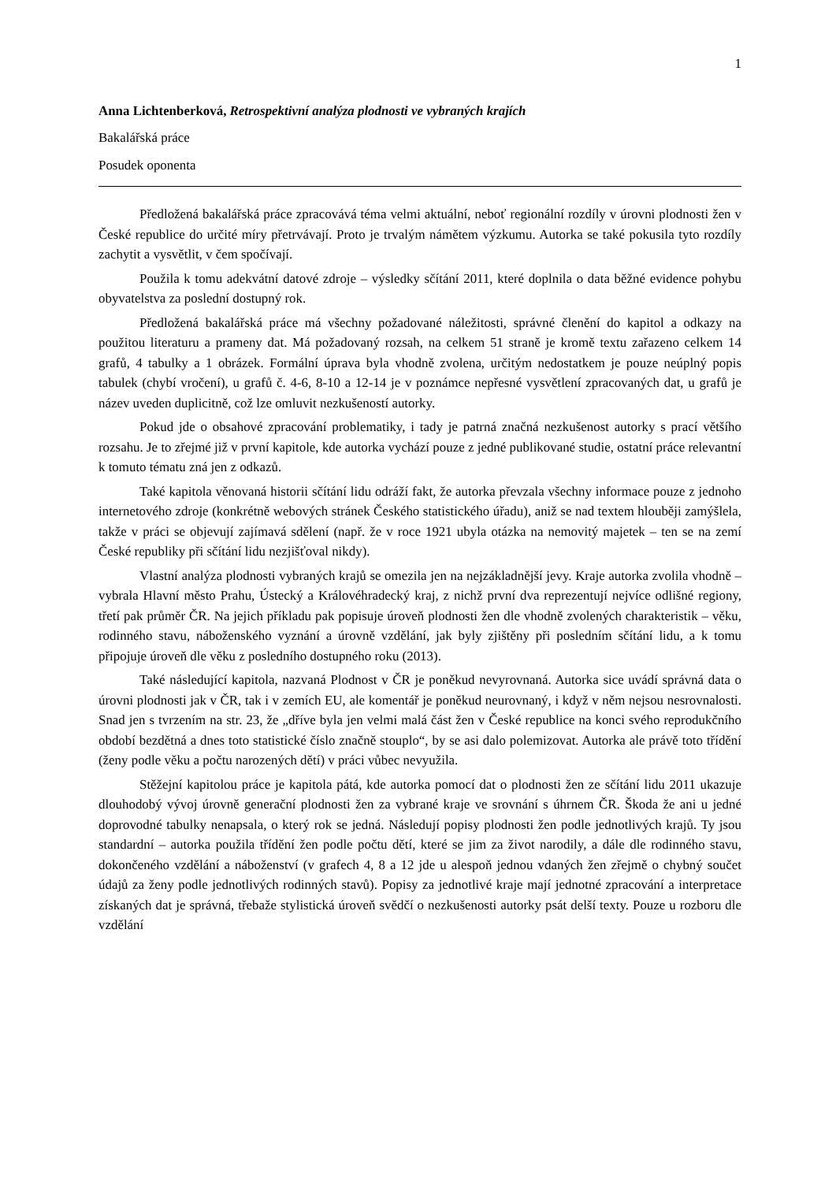1
Anna Lichtenberková, Retrospektivní analýza plodnosti ve vybraných krajích
Bakalářská práce
Posudek oponenta
Předložená bakalářská práce zpracovává téma velmi aktuální, neboť regionální rozdíly v úrovni plodnosti žen v České republice do určité míry přetrvávají. Proto je trvalým námětem výzkumu. Autorka se také pokusila tyto rozdíly zachytit a vysvětlit, v čem spočívají.
Použila k tomu adekvátní datové zdroje – výsledky sčítání 2011, které doplnila o data běžné evidence pohybu obyvatelstva za poslední dostupný rok.
Předložená bakalářská práce má všechny požadované náležitosti, správné členění do kapitol a odkazy na použitou literaturu a prameny dat. Má požadovaný rozsah, na celkem 51 straně je kromě textu zařazeno celkem 14 grafů, 4 tabulky a 1 obrázek. Formální úprava byla vhodně zvolena, určitým nedostatkem je pouze neúplný popis tabulek (chybí vročení), u grafů č. 4-6, 8-10 a 12-14 je v poznámce nepřesné vysvětlení zpracovaných dat, u grafů je název uveden duplicitně, což lze omluvit nezkušeností autorky.
Pokud jde o obsahové zpracování problematiky, i tady je patrná značná nezkušenost autorky s prací většího rozsahu. Je to zřejmé již v první kapitole, kde autorka vychází pouze z jedné publikované studie, ostatní práce relevantní k tomuto tématu zná jen z odkazů.
Také kapitola věnovaná historii sčítání lidu odráží fakt, že autorka převzala všechny informace pouze z jednoho internetového zdroje (konkrétně webových stránek Českého statistického úřadu), aniž se nad textem hlouběji zamýšlela, takže v práci se objevují zajímavá sdělení (např. že v roce 1921 ubyla otázka na nemovitý majetek – ten se na zemí České republiky při sčítání lidu nezjišťoval nikdy).
Vlastní analýza plodnosti vybraných krajů se omezila jen na nejzákladnější jevy. Kraje autorka zvolila vhodně – vybrala Hlavní město Prahu, Ústecký a Královéhradecký kraj, z nichž první dva reprezentují nejvíce odlišné regiony, třetí pak průměr ČR. Na jejich příkladu pak popisuje úroveň plodnosti žen dle vhodně zvolených charakteristik – věku, rodinného stavu, náboženského vyznání a úrovně vzdělání, jak byly zjištěny při posledním sčítání lidu, a k tomu připojuje úroveň dle věku z posledního dostupného roku (2013).
Také následující kapitola, nazvaná Plodnost v ČR je poněkud nevyrovnaná. Autorka sice uvádí správná data o úrovni plodnosti jak v ČR, tak i v zemích EU, ale komentář je poněkud neurovnaný, i když v něm nejsou nesrovnalosti. Snad jen s tvrzením na str. 23, že „dříve byla jen velmi malá část žen v České republice na konci svého reprodukčního období bezdětná a dnes toto statistické číslo značně stouplo“, by se asi dalo polemizovat. Autorka ale právě toto třídění (ženy podle věku a počtu narozených dětí) v práci vůbec nevyužila.
Stěžejní kapitolou práce je kapitola pátá, kde autorka pomocí dat o plodnosti žen ze sčítání lidu 2011 ukazuje dlouhodobý vývoj úrovně generační plodnosti žen za vybrané kraje ve srovnání s úhrnem ČR. Škoda že ani u jedné doprovodné tabulky nenapsala, o který rok se jedná. Následují popisy plodnosti žen podle jednotlivých krajů. Ty jsou standardní – autorka použila třídění žen podle počtu dětí, které se jim za život narodily, a dále dle rodinného stavu, dokončeného vzdělání a náboženství (v grafech 4, 8 a 12 jde u alespoň jednou vdaných žen zřejmě o chybný součet údajů za ženy podle jednotlivých rodinných stavů). Popisy za jednotlivé kraje mají jednotné zpracování a interpretace získaných dat je správná, třebaže stylistická úroveň svědčí o nezkušenosti autorky psát delší texty. Pouze u rozboru dle vzdělání